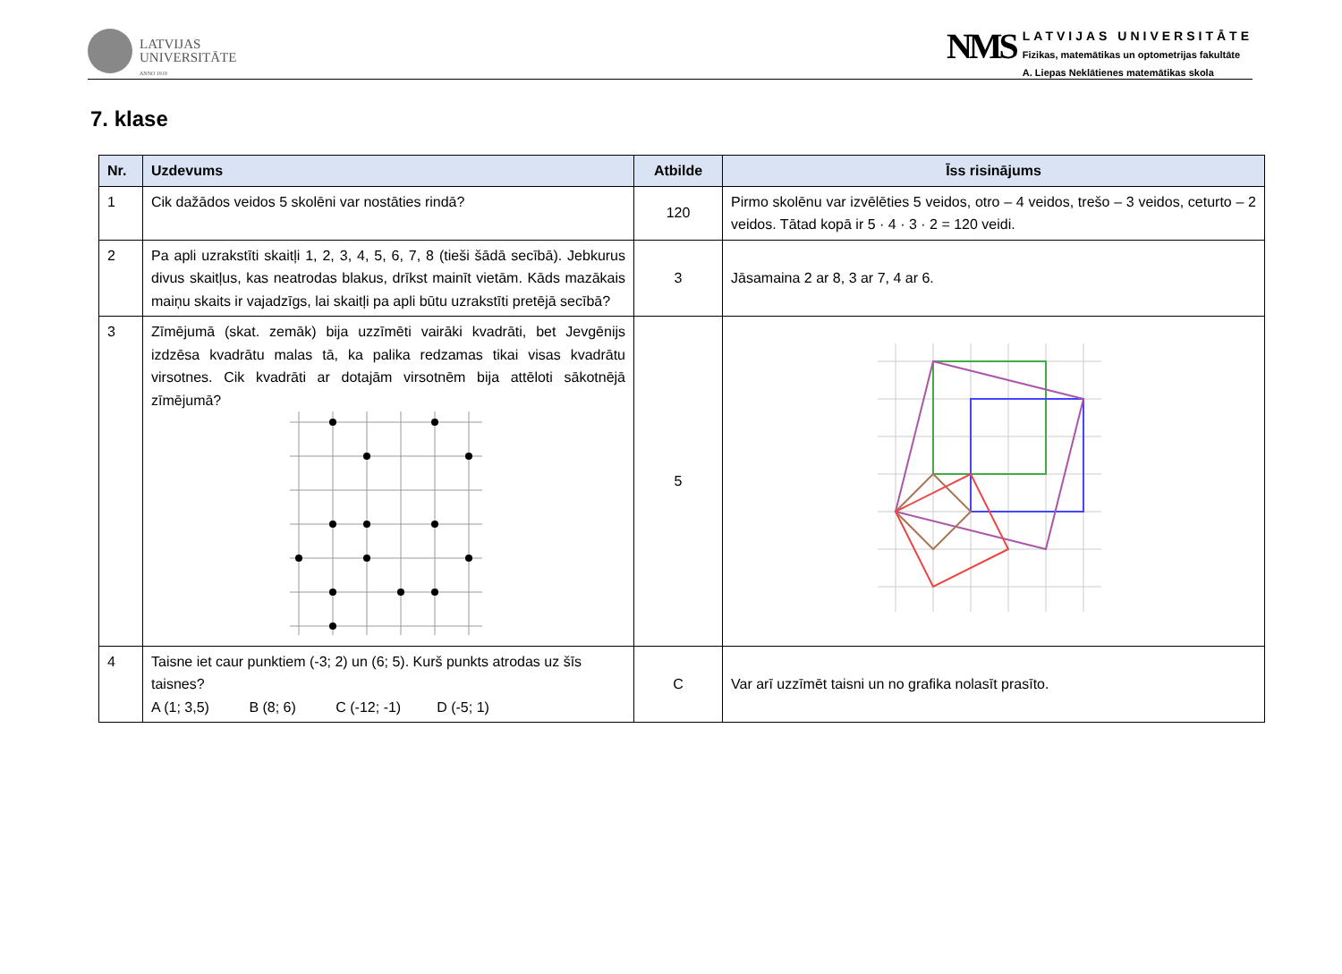LATVIJAS
UNIVERSITĀTE
ANNO 1919
NMS
LATVIJAS UNIVERSITĀTE
Fizikas, matemātikas un optometrijas fakultāte
A. Liepas Neklātienes matemātikas skola
7. klase
| Nr. | Uzdevums | Atbilde | Īss risinājums |
| --- | --- | --- | --- |
| 1 | Cik dažādos veidos 5 skolēni var nostāties rindā? | 120 | Pirmo skolēnu var izvēlēties 5 veidos, otro – 4 veidos, trešo – 3 veidos, ceturto – 2 veidos. Tātad kopā ir 5 · 4 · 3 · 2 = 120 veidi. |
| 2 | Pa apli uzrakstīti skaitļi 1, 2, 3, 4, 5, 6, 7, 8 (tieši šādā secībā). Jebkurus divus skaitļus, kas neatrodas blakus, drīkst mainīt vietām. Kāds mazākais maiņu skaits ir vajadzīgs, lai skaitļi pa apli būtu uzrakstīti pretējā secībā? | 3 | Jāsamaina 2 ar 8, 3 ar 7, 4 ar 6. |
| 3 | Zīmējumā (skat. zemāk) bija uzzīmēti vairāki kvadrāti, bet Jevgēnijs izdzēsa kvadrātu malas tā, ka palika redzamas tikai visas kvadrātu virsotnes. Cik kvadrāti ar dotajām virsotnēm bija attēloti sākotnējā zīmējumā? | 5 | |
| 4 | Taisne iet caur punktiem (-3; 2) un (6; 5). Kurš punkts atrodas uz šīs taisnes? A (1; 3,5) B (8; 6) C (-12; -1) D (-5; 1) | C | Var arī uzzīmēt taisni un no grafika nolasīt prasīto. |